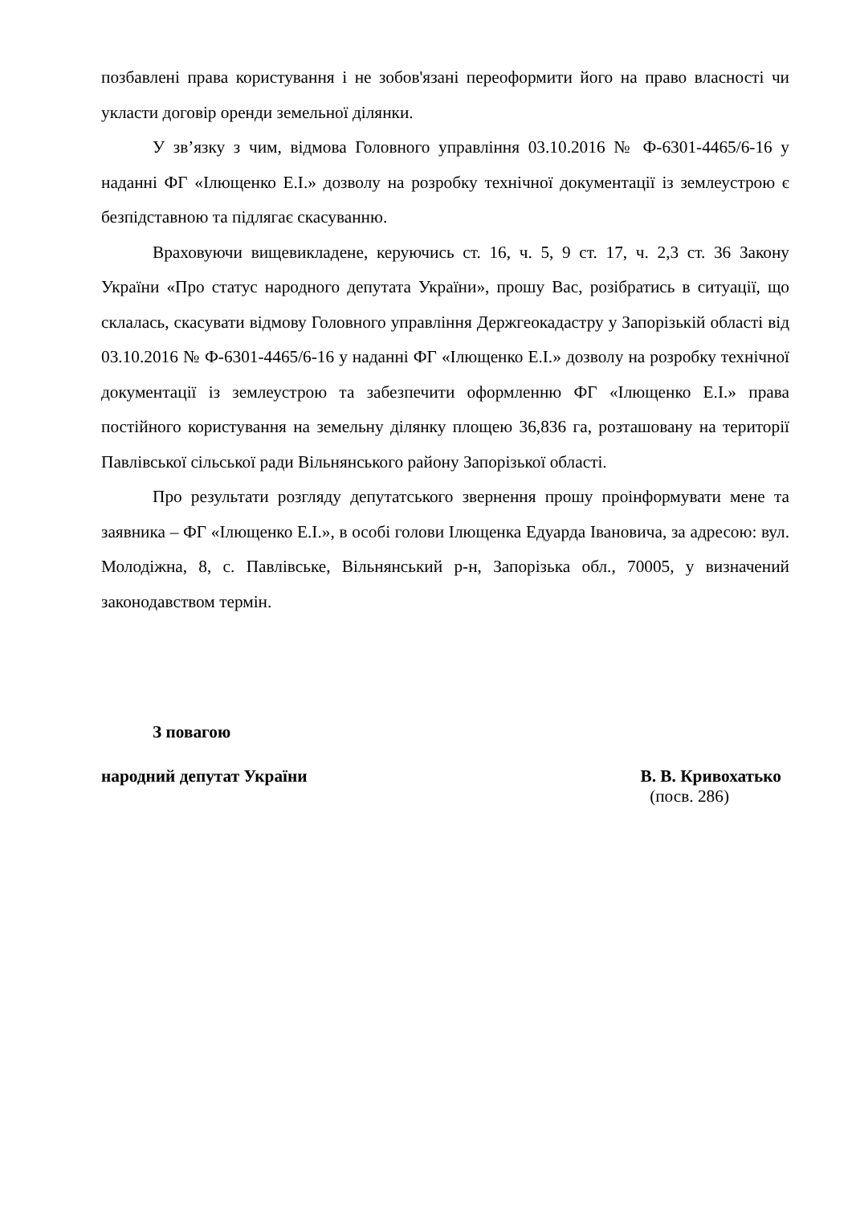позбавлені права користування і не зобов'язані переоформити його на право власності чи укласти договір оренди земельної ділянки.
У зв’язку з чим, відмова Головного управління 03.10.2016 № Ф-6301-4465/6-16 у наданні ФГ «Ілющенко Е.І.» дозволу на розробку технічної документації із землеустрою є безпідставною та підлягає скасуванню.
Враховуючи вищевикладене, керуючись ст. 16, ч. 5, 9 ст. 17, ч. 2,3 ст. 36 Закону України «Про статус народного депутата України», прошу Вас, розібратись в ситуації, що склалась, скасувати відмову Головного управління Держгеокадастру у Запорізькій області від 03.10.2016 № Ф-6301-4465/6-16 у наданні ФГ «Ілющенко Е.І.» дозволу на розробку технічної документації із землеустрою та забезпечити оформленню ФГ «Ілющенко Е.І.» права постійного користування на земельну ділянку площею 36,836 га, розташовану на території Павлівської сільської ради Вільнянського району Запорізької області.
Про результати розгляду депутатського звернення прошу проінформувати мене та заявника – ФГ «Ілющенко Е.І.», в особі голови Ілющенка Едуарда Івановича, за адресою: вул. Молодіжна, 8, с. Павлівське, Вільнянський р-н, Запорізька обл., 70005, у визначений законодавством термін.
З повагою
народний депутат України В. В. Кривохатько
(посв. 286)